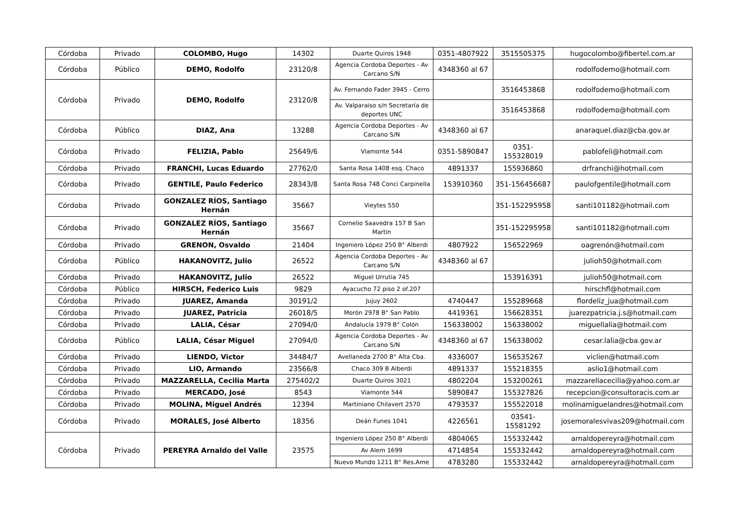| Córdoba | Privado | COLOMBO, Hugo | 14302 | Duarte Quiros 1948 | 0351-4807922 | 3515505375 | hugocolombo@fibertel.com.ar |
| Córdoba | Público | DEMO, Rodolfo | 23120/8 | Agencia Cordoba Deportes - Av Carcano S/N | 4348360 al 67 | | rodolfodemo@hotmail.com |
| Córdoba | Privado | DEMO, Rodolfo | 23120/8 | Av. Fernando Fader 3945 - Cerro | | 3516453868 | rodolfodemo@hotmail.com |
| | | | | Av. Valparaiso s/n Secretaría de deportes UNC | | 3516453868 | rodolfodemo@hotmail.com |
| Córdoba | Público | DIAZ, Ana | 13288 | Agencia Cordoba Deportes - Av Carcano S/N | 4348360 al 67 | | anaraquel.diaz@cba.gov.ar |
| Córdoba | Privado | FELIZIA, Pablo | 25649/6 | Viamonte 544 | 0351-5890847 | 0351-155328019 | pablofeli@hotmail.com |
| Córdoba | Privado | FRANCHI, Lucas Eduardo | 27762/0 | Santa Rosa 1408 esq. Chaco | 4891337 | 155936860 | drfranchi@hotmail.com |
| Córdoba | Privado | GENTILE, Paulo Federico | 28343/8 | Santa Rosa 748 Conci Carpinella | 153910360 | 351-156456687 | paulofgentile@hotmail.com |
| Córdoba | Privado | GONZALEZ RÍOS, Santiago Hernán | 35667 | Vieytes 550 | | 351-152295958 | santi101182@hotmail.com |
| Córdoba | Privado | GONZALEZ RÍOS, Santiago Hernán | 35667 | Cornelio Saavedra 157 B San Martin | | 351-152295958 | santi101182@hotmail.com |
| Córdoba | Privado | GRENON, Osvaldo | 21404 | Ingeniero López 250 B° Alberdi | 4807922 | 156522969 | oagrenón@hotmail.com |
| Córdoba | Público | HAKANOVITZ, Julio | 26522 | Agencia Cordoba Deportes - Av Carcano S/N | 4348360 al 67 | | julioh50@hotmail.com |
| Córdoba | Privado | HAKANOVITZ, Julio | 26522 | Miguel Urrutia 745 | | 153916391 | julioh50@hotmail.com |
| Córdoba | Público | HIRSCH, Federico Luis | 9829 | Ayacucho 72 piso 2 of.207 | | | hirschfl@hotmail.com |
| Córdoba | Privado | JUAREZ, Amanda | 30191/2 | Jujuy 2602 | 4740447 | 155289668 | flordeliz_jua@hotmail.com |
| Córdoba | Privado | JUAREZ, Patricia | 26018/5 | Morón 2978 B° San Pablo | 4419361 | 156628351 | juarezpatricia.j.s@hotmail.com |
| Córdoba | Privado | LALIA, César | 27094/0 | Andalucía 1979 B° Colón | 156338002 | 156338002 | miguellalia@hotmail.com |
| Córdoba | Público | LALIA, César Miguel | 27094/0 | Agencia Cordoba Deportes - Av Carcano S/N | 4348360 al 67 | 156338002 | cesar.lalia@cba.gov.ar |
| Córdoba | Privado | LIENDO, Victor | 34484/7 | Avellaneda 2700 B° Alta Cba. | 4336007 | 156535267 | viclien@hotmail.com |
| Córdoba | Privado | LIO, Armando | 23566/8 | Chaco 309 B Alberdi | 4891337 | 155218355 | aslio1@hotmail.com |
| Córdoba | Privado | MAZZARELLA, Cecilia Marta | 275402/2 | Duarte Quiros 3021 | 4802204 | 153200261 | mazzarellacecilia@yahoo.com.ar |
| Córdoba | Privado | MERCADO, José | 8543 | Viamonte 544 | 5890847 | 155327826 | recepcion@consultoracis.com.ar |
| Córdoba | Privado | MOLINA, Miguel Andrés | 12394 | Martiniano Chilavert 2570 | 4793537 | 155522018 | molinamiguelandres@hotmail.com |
| Córdoba | Privado | MORALES, José Alberto | 18356 | Deán Funes 1041 | 4226561 | 03541-15581292 | josemoralesvivas209@hotmail.com |
| Córdoba | Privado | PEREYRA Arnaldo del Valle | 23575 | Ingeniero López 250 B° Alberdi | 4804065 | 155332442 | arnaldopereyra@hotmail.com |
| | | | | Av Alem 1699 | 4714854 | 155332442 | arnaldopereyra@hotmail.com |
| | | | | Nuevo Mundo 1211 B° Res.Ame | 4783280 | 155332442 | arnaldopereyra@hotmail.com |